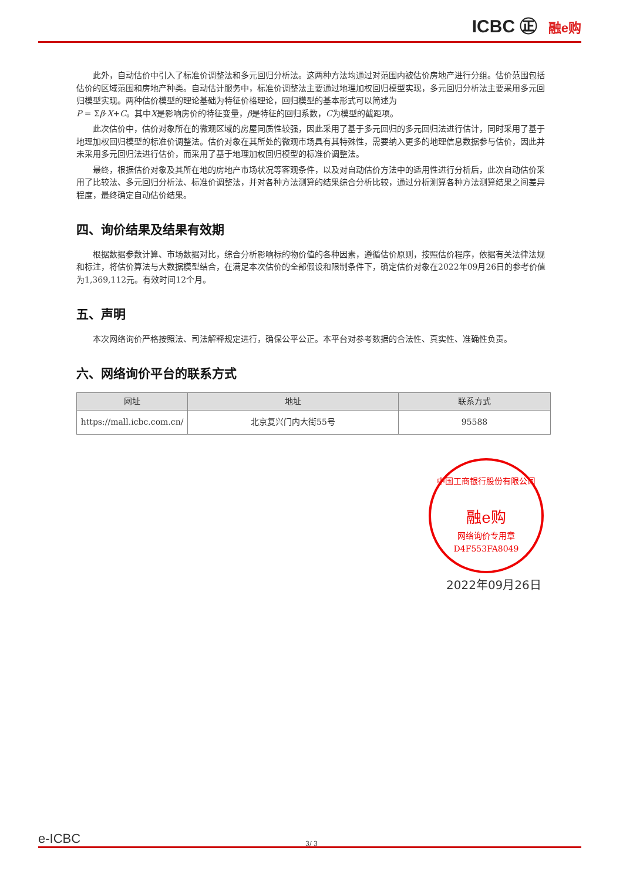ICBC ㊣ 融e购
此外，自动估价中引入了标准价调整法和多元回归分析法。这两种方法均通过对范围内被估价房地产进行分组。估价范围包括估价的区域范围和房地产种类。自动估计服务中，标准价调整法主要通过地理加权回归模型实现，多元回归分析法主要采用多元回归模型实现。两种估价模型的理论基础为特征价格理论，回归模型的基本形式可以简述为
P = Σβ·X+C。其中X是影响房价的特征变量，β是特征的回归系数，C为模型的截距项。
此次估价中，估价对象所在的微观区域的房屋同质性较强，因此采用了基于多元回归的多元回归法进行估计，同时采用了基于地理加权回归模型的标准价调整法。估价对象在其所处的微观市场具有其特殊性，需要纳入更多的地理信息数据参与估价，因此并未采用多元回归法进行估价，而采用了基于地理加权回归模型的标准价调整法。
最终，根据估价对象及其所在地的房地产市场状况等客观条件，以及对自动估价方法中的适用性进行分析后，此次自动估价采用了比较法、多元回归分析法、标准价调整法，并对各种方法测算的结果综合分析比较，通过分析测算各种方法测算结果之间差异程度，最终确定自动估价结果。
四、询价结果及结果有效期
根据数据参数计算、市场数据对比，综合分析影响标的物价值的各种因素，遵循估价原则，按照估价程序，依据有关法律法规和标注，将估价算法与大数据模型结合，在满足本次估价的全部假设和限制条件下，确定估价对象在2022年09月26日的参考价值为1,369,112元。有效时间12个月。
五、声明
本次网络询价严格按照法、司法解释规定进行，确保公平公正。本平台对参考数据的合法性、真实性、准确性负责。
六、网络询价平台的联系方式
| 网址 | 地址 | 联系方式 |
| --- | --- | --- |
| https://mall.icbc.com.cn/ | 北京复兴门内大街55号 | 95588 |
中国工商银行股份有限公司
融e购
网络询价专用章
D4F553FA8049
2022年09月26日
e-ICBC 3/ 3